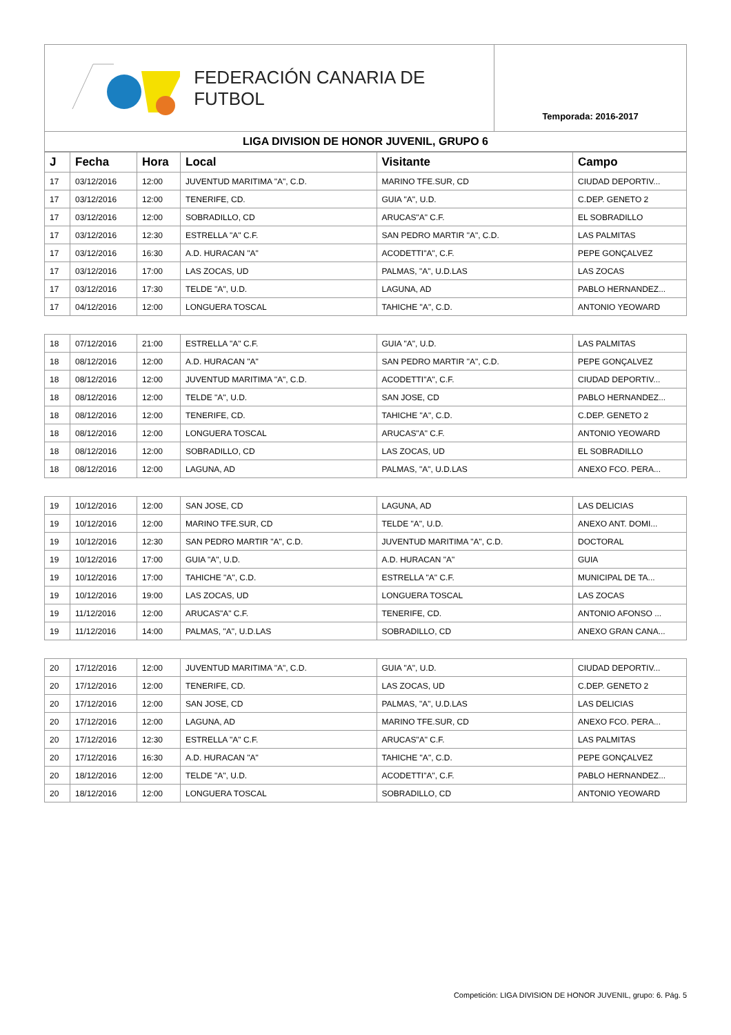FEDERACIÓN CANARIA DE FUTBOL
Temporada: 2016-2017
LIGA DIVISION DE HONOR JUVENIL, GRUPO 6
| J | Fecha | Hora | Local | Visitante | Campo |
| --- | --- | --- | --- | --- | --- |
| 17 | 03/12/2016 | 12:00 | JUVENTUD MARITIMA "A", C.D. | MARINO TFE.SUR, CD | CIUDAD DEPORTIV... |
| 17 | 03/12/2016 | 12:00 | TENERIFE, CD. | GUIA "A", U.D. | C.DEP. GENETO 2 |
| 17 | 03/12/2016 | 12:00 | SOBRADILLO, CD | ARUCAS"A" C.F. | EL SOBRADILLO |
| 17 | 03/12/2016 | 12:30 | ESTRELLA "A" C.F. | SAN PEDRO MARTIR "A", C.D. | LAS PALMITAS |
| 17 | 03/12/2016 | 16:30 | A.D. HURACAN "A" | ACODETTI"A", C.F. | PEPE GONÇALVEZ |
| 17 | 03/12/2016 | 17:00 | LAS ZOCAS, UD | PALMAS, "A", U.D.LAS | LAS ZOCAS |
| 17 | 03/12/2016 | 17:30 | TELDE "A", U.D. | LAGUNA, AD | PABLO HERNANDEZ... |
| 17 | 04/12/2016 | 12:00 | LONGUERA TOSCAL | TAHICHE "A", C.D. | ANTONIO YEOWARD |
| 18 | 07/12/2016 | 21:00 | ESTRELLA "A" C.F. | GUIA "A", U.D. | LAS PALMITAS |
| 18 | 08/12/2016 | 12:00 | A.D. HURACAN "A" | SAN PEDRO MARTIR "A", C.D. | PEPE GONÇALVEZ |
| 18 | 08/12/2016 | 12:00 | JUVENTUD MARITIMA "A", C.D. | ACODETTI"A", C.F. | CIUDAD DEPORTIV... |
| 18 | 08/12/2016 | 12:00 | TELDE "A", U.D. | SAN JOSE, CD | PABLO HERNANDEZ... |
| 18 | 08/12/2016 | 12:00 | TENERIFE, CD. | TAHICHE "A", C.D. | C.DEP. GENETO 2 |
| 18 | 08/12/2016 | 12:00 | LONGUERA TOSCAL | ARUCAS"A" C.F. | ANTONIO YEOWARD |
| 18 | 08/12/2016 | 12:00 | SOBRADILLO, CD | LAS ZOCAS, UD | EL SOBRADILLO |
| 18 | 08/12/2016 | 12:00 | LAGUNA, AD | PALMAS, "A", U.D.LAS | ANEXO FCO. PERA... |
| 19 | 10/12/2016 | 12:00 | SAN JOSE, CD | LAGUNA, AD | LAS DELICIAS |
| 19 | 10/12/2016 | 12:00 | MARINO TFE.SUR, CD | TELDE "A", U.D. | ANEXO ANT. DOMI... |
| 19 | 10/12/2016 | 12:30 | SAN PEDRO MARTIR "A", C.D. | JUVENTUD MARITIMA "A", C.D. | DOCTORAL |
| 19 | 10/12/2016 | 17:00 | GUIA "A", U.D. | A.D. HURACAN "A" | GUIA |
| 19 | 10/12/2016 | 17:00 | TAHICHE "A", C.D. | ESTRELLA "A" C.F. | MUNICIPAL DE TA... |
| 19 | 10/12/2016 | 19:00 | LAS ZOCAS, UD | LONGUERA TOSCAL | LAS ZOCAS |
| 19 | 11/12/2016 | 12:00 | ARUCAS"A" C.F. | TENERIFE, CD. | ANTONIO AFONSO ... |
| 19 | 11/12/2016 | 14:00 | PALMAS, "A", U.D.LAS | SOBRADILLO, CD | ANEXO GRAN CANA... |
| 20 | 17/12/2016 | 12:00 | JUVENTUD MARITIMA "A", C.D. | GUIA "A", U.D. | CIUDAD DEPORTIV... |
| 20 | 17/12/2016 | 12:00 | TENERIFE, CD. | LAS ZOCAS, UD | C.DEP. GENETO 2 |
| 20 | 17/12/2016 | 12:00 | SAN JOSE, CD | PALMAS, "A", U.D.LAS | LAS DELICIAS |
| 20 | 17/12/2016 | 12:00 | LAGUNA, AD | MARINO TFE.SUR, CD | ANEXO FCO. PERA... |
| 20 | 17/12/2016 | 12:30 | ESTRELLA "A" C.F. | ARUCAS"A" C.F. | LAS PALMITAS |
| 20 | 17/12/2016 | 16:30 | A.D. HURACAN "A" | TAHICHE "A", C.D. | PEPE GONÇALVEZ |
| 20 | 18/12/2016 | 12:00 | TELDE "A", U.D. | ACODETTI"A", C.F. | PABLO HERNANDEZ... |
| 20 | 18/12/2016 | 12:00 | LONGUERA TOSCAL | SOBRADILLO, CD | ANTONIO YEOWARD |
Competición: LIGA DIVISION DE HONOR JUVENIL, grupo: 6. Pág. 5